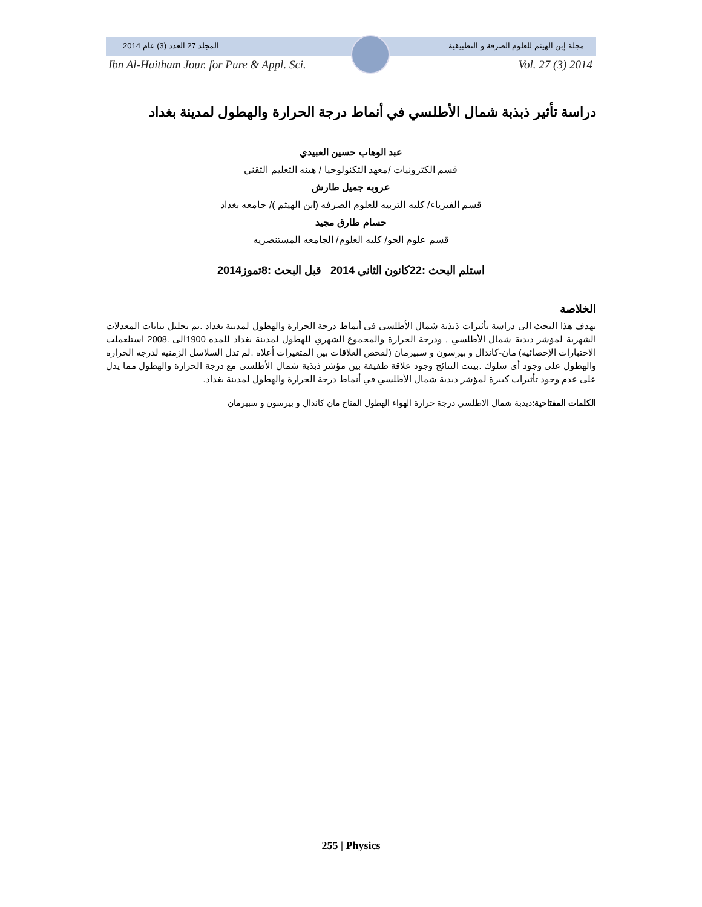مجلة إبن الهيثم للعلوم الصرفة و التطبيقية المجلد 27 العدد (3) عام 2014
Ibn Al-Haitham Jour. for Pure & Appl. Sci. Vol. 27 (3) 2014
دراسة تأثير ذبذبة شمال الأطلسي في أنماط درجة الحرارة والهطول لمدينة بغداد
عبد الوهاب حسين العبيدي
قسم الكترونيات /معهد التكنولوجيا / هيئه التعليم التقني
عروبه جميل طارش
قسم الفيزياء/ كليه التربيه للعلوم الصرفه (ابن الهيثم )/ جامعه بغداد
حسام طارق مجيد
قسم علوم الجو/ كليه العلوم/ الجامعه المستنصريه
استلم البحث :22كانون الثاني 2014 قبل البحث :8تموز2014
الخلاصة
يهدف هذا البحث الى دراسة تأثيرات ذبذبة شمال الأطلسي في أنماط درجة الحرارة والهطول لمدينة بغداد .تم تحليل بيانات المعدلات الشهرية لمؤشر ذبذبة شمال الأطلسي , ودرجة الحرارة والمجموع الشهري للهطول لمدينة بغداد للمده 1900الى .2008 استلعملت الاختبارات الإحصائية) مان-كاندال و بيرسون و سبيرمان (لفحص العلاقات بين المتغيرات أعلاه .لم تدل السلاسل الزمنية لدرجة الحرارة والهطول على وجود أي سلوك .بينت النتائج وجود علاقة طفيفة بين مؤشر ذبذبة شمال الأطلسي مع درجة الحرارة والهطول مما يدل على عدم وجود تأثيرات كبيرة لمؤشر ذبذبة شمال الأطلسي في أنماط درجة الحرارة والهطول لمدينة بغداد.
الكلمات المفتاحية: ذبذبة شمال الاطلسي درجة حرارة الهواء الهطول المناخ مان كاندال و بيرسون و سبيرمان
255 | Physics